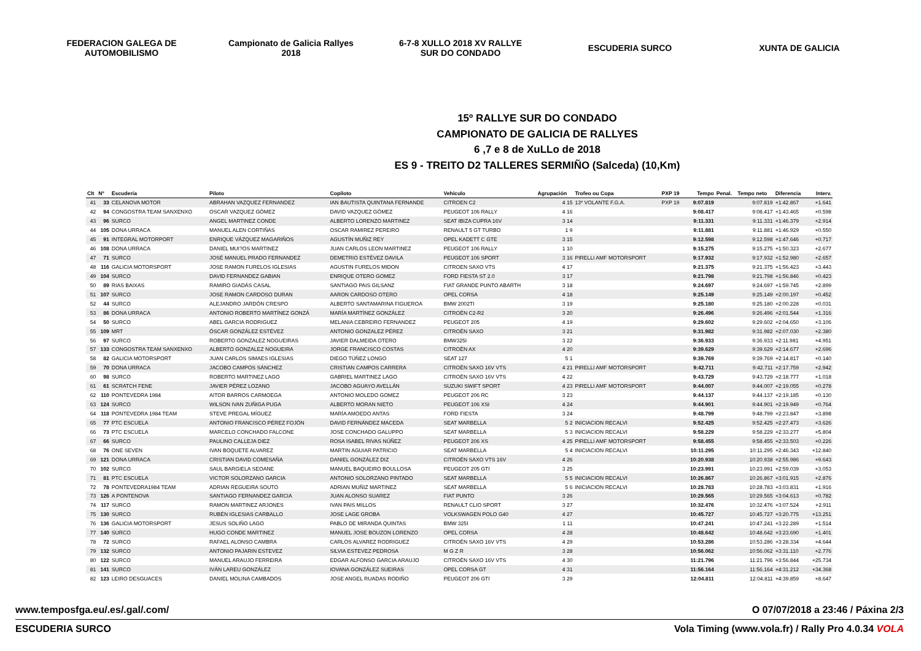FEDERACION GALEGA DE AUTOMOBILISMO
Campionato de Galicia Rallyes 2018
6-7-8 XULLO 2018 XV RALLYE SUR DO CONDADO
ESCUDERIA SURCO XUNTA DE GALICIA
15º RALLYE SUR DO CONDADO
CAMPIONATO DE GALICIA DE RALLYES
6 ,7 e 8 de XuLLo de 2018
ES 9 - TREITO D2 TALLERES SERMIÑO (Salceda) (10,Km)
| Clt | Nº | Escudería | Piloto | Copiloto | Vehículo | Agrupación | Trofeo ou Copa | PXP 19 | Tempo | Penal. | Tempo neto | Diferencia | Interv. |
| --- | --- | --- | --- | --- | --- | --- | --- | --- | --- | --- | --- | --- | --- |
| 41 | 33 | CELANOVA MOTOR | ABRAHAN VAZQUEZ FERNANDEZ | IAN BAUTISTA QUINTANA FERNANDE | CITROEN C2 | 4 15 | 13º VOLANTE F.G.A. | PXP 19 | 9:07.819 | | 9:07.819 | +1:42.867 | +1.641 |
| 42 | 94 | CONGOSTRA TEAM SANXENXO | OSCAR VAZQUEZ GÓMEZ | DAVID VAZQUEZ GÓMEZ | PEUGEOT 106 RALLY | 4 16 | | | 9:08.417 | | 9:08.417 | +1:43.465 | +0.598 |
| 43 | 96 | SURCO | ANGEL MARTINEZ CONDE | ALBERTO LORENZO MARTINEZ | SEAT IBIZA CUPRA 16V | 3 14 | | | 9:11.331 | | 9:11.331 | +1:46.379 | +2.914 |
| 44 | 105 | DONA URRACA | MANUEL ALEN CORTIÑAS | OSCAR RAMIREZ PEREIRO | RENAULT 5 GT TURBO | 1 9 | | | 9:11.881 | | 9:11.881 | +1:46.929 | +0.550 |
| 45 | 91 | INTEGRAL MOTORPORT | ENRIQUE VÁZQUEZ MAGARIÑOS | AGUSTÍN MUÑIZ REY | OPEL KADETT C GTE | 3 15 | | | 9:12.598 | | 9:12.598 | +1:47.646 | +0.717 |
| 46 | 108 | DONA URRACA | DANIEL MUI?OS MARTINEZ | JUAN CARLOS LEON MARTINEZ | PEUGEOT 106 RALLY | 1 10 | | | 9:15.275 | | 9:15.275 | +1:50.323 | +2.677 |
| 47 | 71 | SURCO | JOSÉ MANUEL PRADO FERNANDEZ | DEMETRIO ESTÉVEZ DAVILA | PEUGEOT 106 SPORT | 3 16 | PIRELLI AMF MOTORSPORT | | 9:17.932 | | 9:17.932 | +1:52.980 | +2.657 |
| 48 | 116 | GALICIA MOTORSPORT | JOSE RAMON FURELOS IGLESIAS | AGUSTIN FURELOS MIDON | CITROEN SAXO VTS | 4 17 | | | 9:21.375 | | 9:21.375 | +1:56.423 | +3.443 |
| 49 | 104 | SURCO | DAVID FERNANDEZ GABIAN | ENRIQUE OTERO GOMEZ | FORD FIESTA ST 2.0 | 3 17 | | | 9:21.798 | | 9:21.798 | +1:56.846 | +0.423 |
| 50 | 89 | RIAS BAIXAS | RAMIRO GIADÁS CASAL | SANTIAGO PAIS GILSANZ | FIAT GRANDE PUNTO ABARTH | 3 18 | | | 9:24.697 | | 9:24.697 | +1:59.745 | +2.899 |
| 51 | 107 | SURCO | JOSE RAMON CARDOSO DURAN | AARON CARDOSO OTERO | OPEL CORSA | 4 18 | | | 9:25.149 | | 9:25.149 | +2:00.197 | +0.452 |
| 52 | 44 | SURCO | ALEJANDRO JARDÓN CRESPO | ALBERTO SANTAMARINA FIGUEROA | BMW 2002TI | 3 19 | | | 9:25.180 | | 9:25.180 | +2:00.228 | +0.031 |
| 53 | 86 | DONA URRACA | ANTONIO ROBERTO MARTÍNEZ GONZÁ | MARÍA MARTÍNEZ GONZÁLEZ | CITROËN C2-R2 | 3 20 | | | 9:26.496 | | 9:26.496 | +2:01.544 | +1.316 |
| 54 | 50 | SURCO | ABEL GARCIA RODRIGUEZ | MELANIA CEBREIRO FERNANDEZ | PEUGEOT 205 | 4 19 | | | 9:29.602 | | 9:29.602 | +2:04.650 | +3.106 |
| 55 | 109 | MRT | ÓSCAR GONZÁLEZ ESTÉVEZ | ANTONIO GONZALEZ PÉREZ | CITROËN SAXO | 3 21 | | | 9:31.982 | | 9:31.982 | +2:07.030 | +2.380 |
| 56 | 97 | SURCO | ROBERTO GONZALEZ NOGUEIRAS | JAVIER DALMEIDA OTERO | BMW325I | 3 22 | | | 9:36.933 | | 9:36.933 | +2:11.981 | +4.951 |
| 57 | 133 | CONGOSTRA TEAM SANXENXO | ALBERTO GONZALEZ NOGUEIRA | JORGE FRANCISCO COSTAS | CITROËN AX | 4 20 | | | 9:39.629 | | 9:39.629 | +2:14.677 | +2.696 |
| 58 | 82 | GALICIA MOTORSPORT | JUAN CARLOS SIMAES IGLESIAS | DIEGO TÚÑEZ LONGO | SEAT 127 | 5 1 | | | 9:39.769 | | 9:39.769 | +2:14.817 | +0.140 |
| 59 | 70 | DONA URRACA | JACOBO CAMPOS SÁNCHEZ | CRISTIAN CAMPOS CARRERA | CITROËN SAXO 16V VTS | 4 21 | PIRELLI AMF MOTORSPORT | | 9:42.711 | | 9:42.711 | +2:17.759 | +2.942 |
| 60 | 98 | SURCO | ROBERTO MARTINEZ LAGO | GABRIEL MARTINEZ LAGO | CITROËN SAXO 16V VTS | 4 22 | | | 9:43.729 | | 9:43.729 | +2:18.777 | +1.018 |
| 61 | 61 | SCRATCH FENE | JAVIER PÉREZ LOZANO | JACOBO AGUAYO AVELLÁN | SUZUKI SWIFT SPORT | 4 23 | PIRELLI AMF MOTORSPORT | | 9:44.007 | | 9:44.007 | +2:19.055 | +0.278 |
| 62 | 110 | PONTEVEDRA 1984 | AITOR BARROS CARMOEGA | ANTONIO MOLEDO GOMEZ | PEUGEOT 206 RC | 3 23 | | | 9:44.137 | | 9:44.137 | +2:19.185 | +0.130 |
| 63 | 124 | SURCO | WILSON IVAN ZUÑIGA PUGA | ALBERTO MORAN NIETO | PEUGEOT 106 XSI | 4 24 | | | 9:44.901 | | 9:44.901 | +2:19.949 | +0.764 |
| 64 | 118 | PONTEVEDRA 1984 TEAM | STEVE PREGAL MÍGUEZ | MARÍA AMOEDO ANTAS | FORD FIESTA | 3 24 | | | 9:48.799 | | 9:48.799 | +2:23.847 | +3.898 |
| 65 | 77 | PTC ESCUELA | ANTONIO FRANCISCO PÉREZ FOJÓN | DAVID FERNÁNDEZ MACEDA | SEAT MARBELLA | 5 2 | INICIACION RECALVI | | 9:52.425 | | 9:52.425 | +2:27.473 | +3.626 |
| 66 | 73 | PTC ESCUELA | MARCELO CONCHADO FALCONE | JOSE CONCHADO GALUPPO | SEAT MARBELLA | 5 3 | INICIACION RECALVI | | 9:58.229 | | 9:58.229 | +2:33.277 | +5.804 |
| 67 | 66 | SURCO | PAULINO CALLEJA DIEZ | ROSA ISABEL RIVAS NÚÑEZ | PEUGEOT 206 XS | 4 25 | PIRELLI AMF MOTORSPORT | | 9:58.455 | | 9:58.455 | +2:33.503 | +0.226 |
| 68 | 76 | ONE SEVEN | IVAN BOQUETE ALVAREZ | MARTIN AGUIAR PATRICIO | SEAT MARBELLA | 5 4 | INICIACION RECALVI | | 10:11.295 | | 10:11.295 | +2:46.343 | +12.840 |
| 69 | 121 | DONA URRACA | CRISTIAN DAVID COMESAÑA | DANIEL GONZÁLEZ DIZ | CITROËN SAXO VTS 16V | 4 26 | | | 10:20.938 | | 10:20.938 | +2:55.986 | +9.643 |
| 70 | 102 | SURCO | SAUL BARGIELA SEOANE | MANUEL BAQUEIRO BOULLOSA | PEUGEOT 205 GTI | 3 25 | | | 10:23.991 | | 10:23.991 | +2:59.039 | +3.053 |
| 71 | 81 | PTC ESCUELA | VICTOR SOLORZANO GARCIA | ANTONIO SOLORZANO PINTADO | SEAT MARBELLA | 5 5 | INICIACION RECALVI | | 10:26.867 | | 10:26.867 | +3:01.915 | +2.876 |
| 72 | 78 | PONTEVEDRA1984 TEAM | ADRIAN REGUEIRA SOUTO | ADRIAN MUÑIZ MARTINEZ | SEAT MARBELLA | 5 6 | INICIACION RECALVI | | 10:28.783 | | 10:28.783 | +3:03.831 | +1.916 |
| 73 | 126 | A PONTENOVA | SANTIAGO FERNANDEZ GARCIA | JUAN ALONSO SUAREZ | FIAT PUNTO | 3 26 | | | 10:29.565 | | 10:29.565 | +3:04.613 | +0.782 |
| 74 | 117 | SURCO | RAMON MARTINEZ ARJONES | IVAN PAIS MILLOS | RENAULT CLIO SPORT | 3 27 | | | 10:32.476 | | 10:32.476 | +3:07.524 | +2.911 |
| 75 | 130 | SURCO | RUBÉN IGLESIAS CARBALLO | JOSE LAGE GROBA | VOLKSWAGEN POLO G40 | 4 27 | | | 10:45.727 | | 10:45.727 | +3:20.775 | +13.251 |
| 76 | 136 | GALICIA MOTORSPORT | JESUS SOLIÑO LAGO | PABLO DE MIRANDA QUINTAS | BMW 325I | 1 11 | | | 10:47.241 | | 10:47.241 | +3:22.289 | +1.514 |
| 77 | 140 | SURCO | HUGO CONDE MARTINEZ | MANUEL JOSE BOUZON LORENZO | OPEL CORSA | 4 28 | | | 10:48.642 | | 10:48.642 | +3:23.690 | +1.401 |
| 78 | 72 | SURCO | RAFAEL ALONSO CAMBRA | CARLOS ALVAREZ RODRIGUEZ | CITROËN SAXO 16V VTS | 4 29 | | | 10:53.286 | | 10:53.286 | +3:28.334 | +4.644 |
| 79 | 132 | SURCO | ANTONIO PAJARIN ESTEVEZ | SILVIA ESTEVEZ PEDROSA | M G Z R | 3 28 | | | 10:56.062 | | 10:56.062 | +3:31.110 | +2.776 |
| 80 | 122 | SURCO | MANUEL ARAUJO FERREIRA | EDGAR ALFONSO GARCIA ARAUJO | CITROËN SAXO 16V VTS | 4 30 | | | 11:21.796 | | 11:21.796 | +3:56.844 | +25.734 |
| 81 | 141 | SURCO | IVÁN LAREU GONZÁLEZ | IOVANA GONZÁLEZ SUEIRAS | OPEL CORSA GT | 4 31 | | | 11:56.164 | | 11:56.164 | +4:31.212 | +34.368 |
| 82 | 123 | LEIRO DESGUACES | DANIEL MOLINA CAMBADOS | JOSE ANGEL RUADAS RODIÑO | PEUGEOT 206 GTI | 3 29 | | | 12:04.811 | | 12:04.811 | +4:39.859 | +8.647 |
www.temposfga.eu/.es/.gal/.com/ O 07/07/2018 a 23:46 / Páxina 2/3
ESCUDERIA SURCO Vola Timing (www.vola.fr) / Rally Pro 4.0.34 VOLA